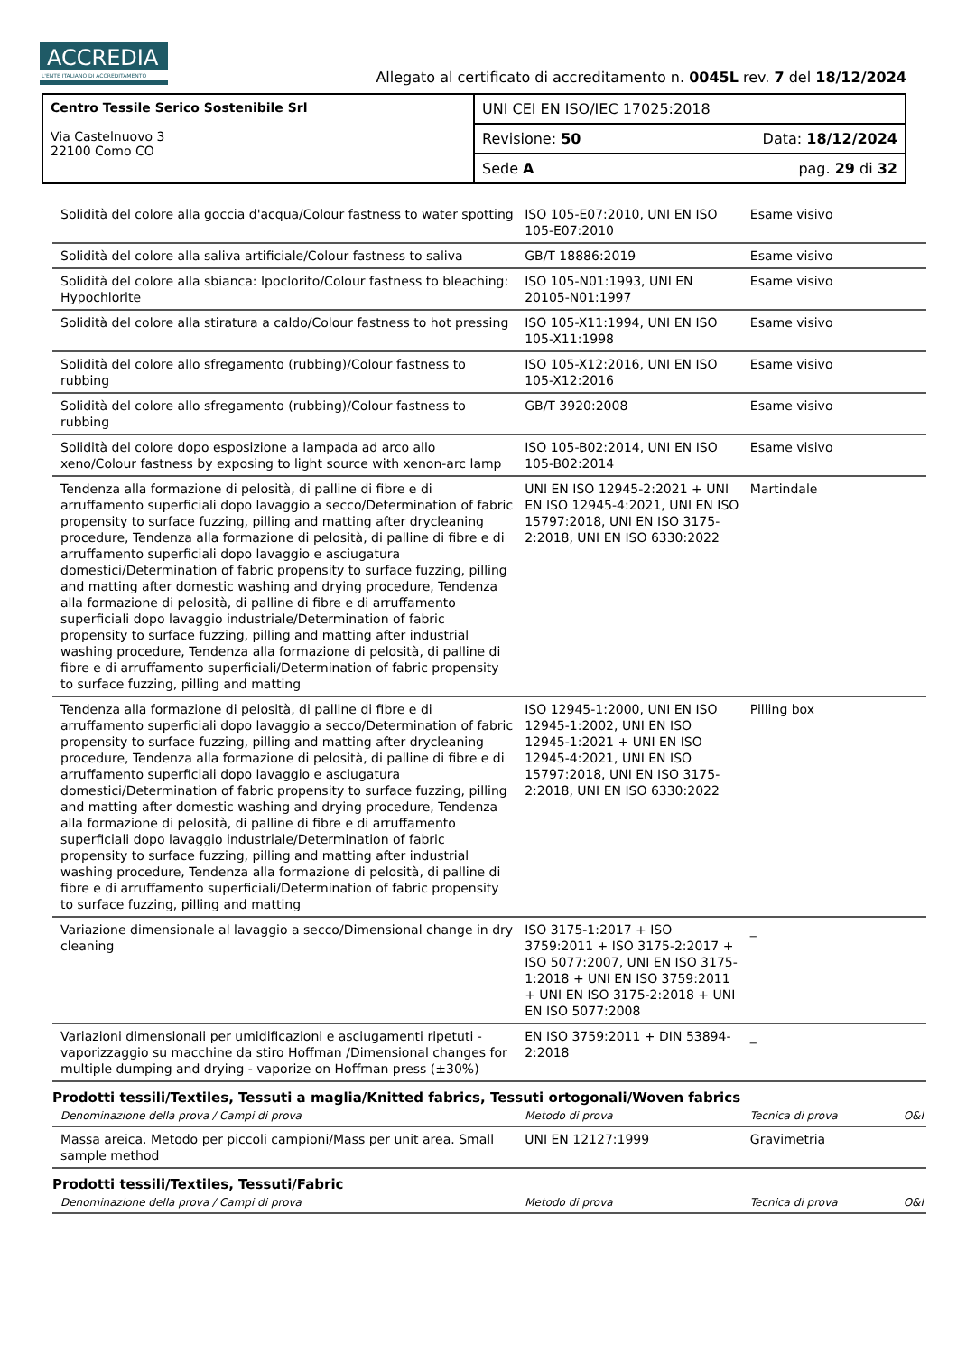ACCREDIA
L'ENTE ITALIANO DI ACCREDITAMENTO
Allegato al certificato di accreditamento n. 0045L rev. 7 del 18/12/2024
| Centro Tessile Serico Sostenibile Srl Via Castelnuovo 3 22100 Como CO | UNI CEI EN ISO/IEC 17025:2018 | |
| | Revisione: 50 | Data: 18/12/2024 |
| | Sede A | pag. 29 di 32 |
| Solidità del colore alla goccia d'acqua/Colour fastness to water spotting | ISO 105-E07:2010, UNI EN ISO 105-E07:2010 | Esame visivo | |
| Solidità del colore alla saliva artificiale/Colour fastness to saliva | GB/T 18886:2019 | Esame visivo | |
| Solidità del colore alla sbianca: Ipoclorito/Colour fastness to bleaching: Hypochlorite | ISO 105-N01:1993, UNI EN 20105-N01:1997 | Esame visivo | |
| Solidità del colore alla stiratura a caldo/Colour fastness to hot pressing | ISO 105-X11:1994, UNI EN ISO 105-X11:1998 | Esame visivo | |
| Solidità del colore allo sfregamento (rubbing)/Colour fastness to rubbing | ISO 105-X12:2016, UNI EN ISO 105-X12:2016 | Esame visivo | |
| Solidità del colore allo sfregamento (rubbing)/Colour fastness to rubbing | GB/T 3920:2008 | Esame visivo | |
| Solidità del colore dopo esposizione a lampada ad arco allo xeno/Colour fastness by exposing to light source with xenon-arc lamp | ISO 105-B02:2014, UNI EN ISO 105-B02:2014 | Esame visivo | |
| Tendenza alla formazione di pelosità, di palline di fibre e di arruffamento superficiali dopo lavaggio a secco/Determination of fabric propensity to surface fuzzing, pilling and matting after drycleaning procedure, Tendenza alla formazione di pelosità, di palline di fibre e di arruffamento superficiali dopo lavaggio e asciugatura domestici/Determination of fabric propensity to surface fuzzing, pilling and matting after domestic washing and drying procedure, Tendenza alla formazione di pelosità, di palline di fibre e di arruffamento superficiali dopo lavaggio industriale/Determination of fabric propensity to surface fuzzing, pilling and matting after industrial washing procedure, Tendenza alla formazione di pelosità, di palline di fibre e di arruffamento superficiali/Determination of fabric propensity to surface fuzzing, pilling and matting | UNI EN ISO 12945-2:2021 + UNI EN ISO 12945-4:2021, UNI EN ISO 15797:2018, UNI EN ISO 3175-2:2018, UNI EN ISO 6330:2022 | Martindale | |
| Tendenza alla formazione di pelosità, di palline di fibre e di arruffamento superficiali dopo lavaggio a secco/Determination of fabric propensity to surface fuzzing, pilling and matting after drycleaning procedure, Tendenza alla formazione di pelosità, di palline di fibre e di arruffamento superficiali dopo lavaggio e asciugatura domestici/Determination of fabric propensity to surface fuzzing, pilling and matting after domestic washing and drying procedure, Tendenza alla formazione di pelosità, di palline di fibre e di arruffamento superficiali dopo lavaggio industriale/Determination of fabric propensity to surface fuzzing, pilling and matting after industrial washing procedure, Tendenza alla formazione di pelosità, di palline di fibre e di arruffamento superficiali/Determination of fabric propensity to surface fuzzing, pilling and matting | ISO 12945-1:2000, UNI EN ISO 12945-1:2002, UNI EN ISO 12945-1:2021 + UNI EN ISO 12945-4:2021, UNI EN ISO 15797:2018, UNI EN ISO 3175-2:2018, UNI EN ISO 6330:2022 | Pilling box | |
| Variazione dimensionale al lavaggio a secco/Dimensional change in dry cleaning | ISO 3175-1:2017 + ISO 3759:2011 + ISO 3175-2:2017 + ISO 5077:2007, UNI EN ISO 3175-1:2018 + UNI EN ISO 3759:2011 + UNI EN ISO 3175-2:2018 + UNI EN ISO 5077:2008 | _ | |
| Variazioni dimensionali per umidificazioni e asciugamenti ripetuti - vaporizzaggio su macchine da stiro Hoffman /Dimensional changes for multiple dumping and drying - vaporize on Hoffman press (±30%) | EN ISO 3759:2011 + DIN 53894-2:2018 | _ | |
| Prodotti tessili/Textiles, Tessuti a maglia/Knitted fabrics, Tessuti ortogonali/Woven fabrics | | | |
| Denominazione della prova / Campi di prova | Metodo di prova | Tecnica di prova | O&I |
| Massa areica. Metodo per piccoli campioni/Mass per unit area. Small sample method | UNI EN 12127:1999 | Gravimetria | |
| Prodotti tessili/Textiles, Tessuti/Fabric | | | |
| Denominazione della prova / Campi di prova | Metodo di prova | Tecnica di prova | O&I |